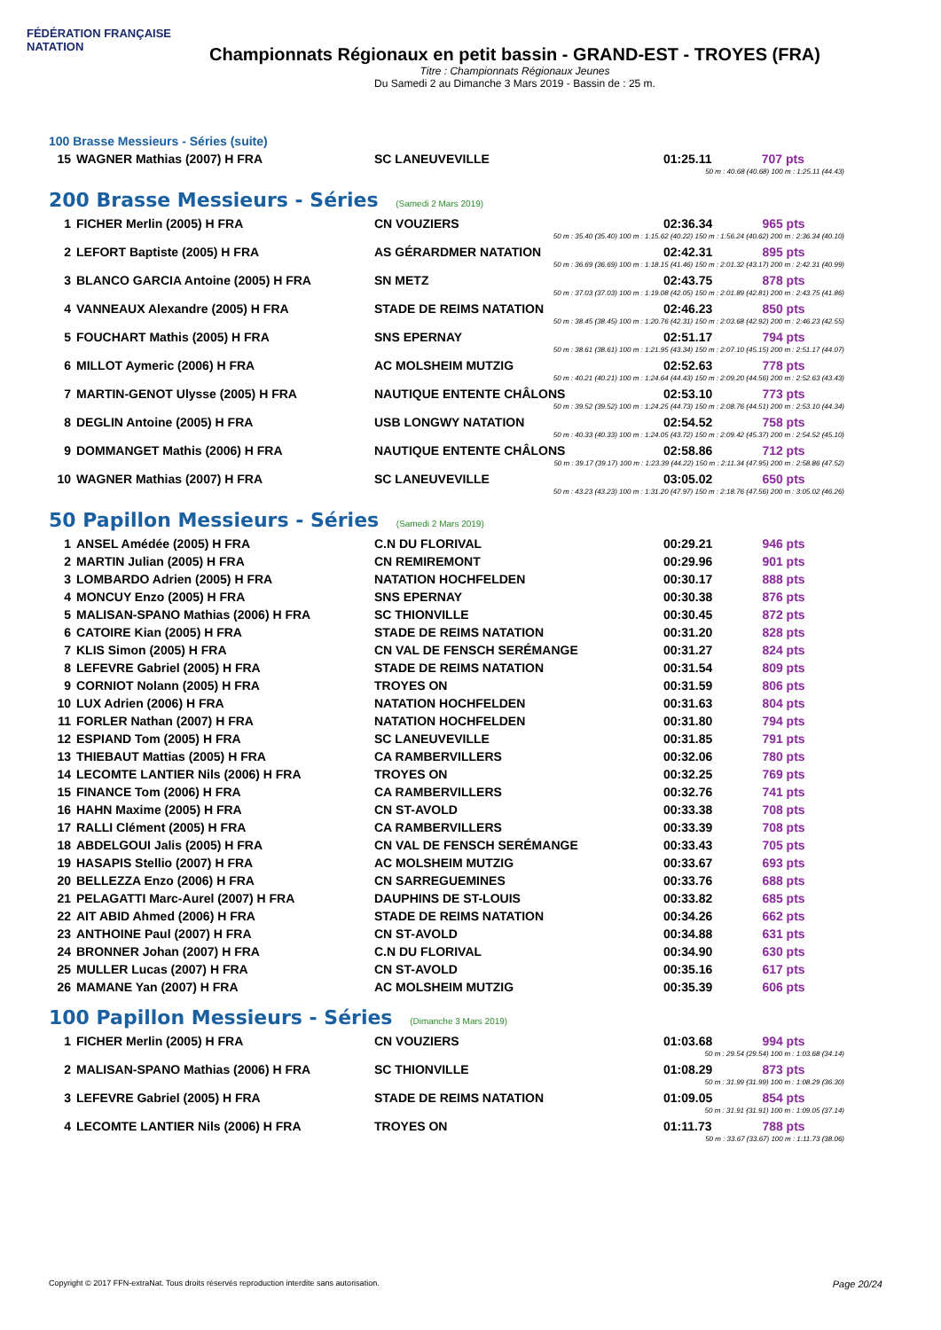FÉDÉRATION FRANÇAISE
NATATION
Championnats Régionaux en petit bassin - GRAND-EST - TROYES (FRA)
Titre : Championnats Régionaux Jeunes
Du Samedi 2 au Dimanche 3 Mars 2019 - Bassin de : 25 m.
100 Brasse Messieurs - Séries (suite)
| 15 | WAGNER Mathias (2007) H FRA | SC LANEUVEVILLE | 01:25.11 | 707 pts |
| 50 m : 40.68 (40.68) 100 m : 1:25.11 (44.43) | | | | |
200 Brasse Messieurs - Séries (Samedi 2 Mars 2019)
| 1 | FICHER Merlin (2005) H FRA | CN VOUZIERS | 02:36.34 | 965 pts |
| 50 m : 35.40 (35.40) 100 m : 1:15.62 (40.22) 150 m : 1:56.24 (40.62) 200 m : 2:36.34 (40.10) | | | | |
| 2 | LEFORT Baptiste (2005) H FRA | AS GÉRARDMER NATATION | 02:42.31 | 895 pts |
| 50 m : 36.69 (36.69) 100 m : 1:18.15 (41.46) 150 m : 2:01.32 (43.17) 200 m : 2:42.31 (40.99) | | | | |
| 3 | BLANCO GARCIA Antoine (2005) H FRA | SN METZ | 02:43.75 | 878 pts |
| 50 m : 37.03 (37.03) 100 m : 1:19.08 (42.05) 150 m : 2:01.89 (42.81) 200 m : 2:43.75 (41.86) | | | | |
| 4 | VANNEAUX Alexandre (2005) H FRA | STADE DE REIMS NATATION | 02:46.23 | 850 pts |
| 50 m : 38.45 (38.45) 100 m : 1:20.76 (42.31) 150 m : 2:03.68 (42.92) 200 m : 2:46.23 (42.55) | | | | |
| 5 | FOUCHART Mathis (2005) H FRA | SNS EPERNAY | 02:51.17 | 794 pts |
| 50 m : 38.61 (38.61) 100 m : 1:21.95 (43.34) 150 m : 2:07.10 (45.15) 200 m : 2:51.17 (44.07) | | | | |
| 6 | MILLOT Aymeric (2006) H FRA | AC MOLSHEIM MUTZIG | 02:52.63 | 778 pts |
| 50 m : 40.21 (40.21) 100 m : 1:24.64 (44.43) 150 m : 2:09.20 (44.56) 200 m : 2:52.63 (43.43) | | | | |
| 7 | MARTIN-GENOT Ulysse (2005) H FRA | NAUTIQUE ENTENTE CHÂLONS | 02:53.10 | 773 pts |
| 50 m : 39.52 (39.52) 100 m : 1:24.25 (44.73) 150 m : 2:08.76 (44.51) 200 m : 2:53.10 (44.34) | | | | |
| 8 | DEGLIN Antoine (2005) H FRA | USB LONGWY NATATION | 02:54.52 | 758 pts |
| 50 m : 40.33 (40.33) 100 m : 1:24.05 (43.72) 150 m : 2:09.42 (45.37) 200 m : 2:54.52 (45.10) | | | | |
| 9 | DOMMANGET Mathis (2006) H FRA | NAUTIQUE ENTENTE CHÂLONS | 02:58.86 | 712 pts |
| 50 m : 39.17 (39.17) 100 m : 1:23.39 (44.22) 150 m : 2:11.34 (47.95) 200 m : 2:58.86 (47.52) | | | | |
| 10 | WAGNER Mathias (2007) H FRA | SC LANEUVEVILLE | 03:05.02 | 650 pts |
| 50 m : 43.23 (43.23) 100 m : 1:31.20 (47.97) 150 m : 2:18.76 (47.56) 200 m : 3:05.02 (46.26) | | | | |
50 Papillon Messieurs - Séries (Samedi 2 Mars 2019)
| 1 | ANSEL Amédée (2005) H FRA | C.N DU FLORIVAL | 00:29.21 | 946 pts |
| 2 | MARTIN Julian (2005) H FRA | CN REMIREMONT | 00:29.96 | 901 pts |
| 3 | LOMBARDO Adrien (2005) H FRA | NATATION HOCHFELDEN | 00:30.17 | 888 pts |
| 4 | MONCUY Enzo (2005) H FRA | SNS EPERNAY | 00:30.38 | 876 pts |
| 5 | MALISAN-SPANO Mathias (2006) H FRA | SC THIONVILLE | 00:30.45 | 872 pts |
| 6 | CATOIRE Kian (2005) H FRA | STADE DE REIMS NATATION | 00:31.20 | 828 pts |
| 7 | KLIS Simon (2005) H FRA | CN VAL DE FENSCH SERÉMANGE | 00:31.27 | 824 pts |
| 8 | LEFEVRE Gabriel (2005) H FRA | STADE DE REIMS NATATION | 00:31.54 | 809 pts |
| 9 | CORNIOT Nolann (2005) H FRA | TROYES ON | 00:31.59 | 806 pts |
| 10 | LUX Adrien (2006) H FRA | NATATION HOCHFELDEN | 00:31.63 | 804 pts |
| 11 | FORLER Nathan (2007) H FRA | NATATION HOCHFELDEN | 00:31.80 | 794 pts |
| 12 | ESPIAND Tom (2005) H FRA | SC LANEUVEVILLE | 00:31.85 | 791 pts |
| 13 | THIEBAUT Mattias (2005) H FRA | CA RAMBERVILLERS | 00:32.06 | 780 pts |
| 14 | LECOMTE LANTIER Nils (2006) H FRA | TROYES ON | 00:32.25 | 769 pts |
| 15 | FINANCE Tom (2006) H FRA | CA RAMBERVILLERS | 00:32.76 | 741 pts |
| 16 | HAHN Maxime (2005) H FRA | CN ST-AVOLD | 00:33.38 | 708 pts |
| 17 | RALLI Clément (2005) H FRA | CA RAMBERVILLERS | 00:33.39 | 708 pts |
| 18 | ABDELGOUI Jalis (2005) H FRA | CN VAL DE FENSCH SERÉMANGE | 00:33.43 | 705 pts |
| 19 | HASAPIS Stellio (2007) H FRA | AC MOLSHEIM MUTZIG | 00:33.67 | 693 pts |
| 20 | BELLEZZA Enzo (2006) H FRA | CN SARREGUEMINES | 00:33.76 | 688 pts |
| 21 | PELAGATTI Marc-Aurel (2007) H FRA | DAUPHINS DE ST-LOUIS | 00:33.82 | 685 pts |
| 22 | AIT ABID Ahmed (2006) H FRA | STADE DE REIMS NATATION | 00:34.26 | 662 pts |
| 23 | ANTHOINE Paul (2007) H FRA | CN ST-AVOLD | 00:34.88 | 631 pts |
| 24 | BRONNER Johan (2007) H FRA | C.N DU FLORIVAL | 00:34.90 | 630 pts |
| 25 | MULLER Lucas (2007) H FRA | CN ST-AVOLD | 00:35.16 | 617 pts |
| 26 | MAMANE Yan (2007) H FRA | AC MOLSHEIM MUTZIG | 00:35.39 | 606 pts |
100 Papillon Messieurs - Séries (Dimanche 3 Mars 2019)
| 1 | FICHER Merlin (2005) H FRA | CN VOUZIERS | 01:03.68 | 994 pts |
| 50 m : 29.54 (29.54) 100 m : 1:03.68 (34.14) | | | | |
| 2 | MALISAN-SPANO Mathias (2006) H FRA | SC THIONVILLE | 01:08.29 | 873 pts |
| 50 m : 31.99 (31.99) 100 m : 1:08.29 (36.30) | | | | |
| 3 | LEFEVRE Gabriel (2005) H FRA | STADE DE REIMS NATATION | 01:09.05 | 854 pts |
| 50 m : 31.91 (31.91) 100 m : 1:09.05 (37.14) | | | | |
| 4 | LECOMTE LANTIER Nils (2006) H FRA | TROYES ON | 01:11.73 | 788 pts |
| 50 m : 33.67 (33.67) 100 m : 1:11.73 (38.06) | | | | |
Copyright © 2017 FFN-extraNat. Tous droits réservés reproduction interdite sans autorisation. Page 20/24